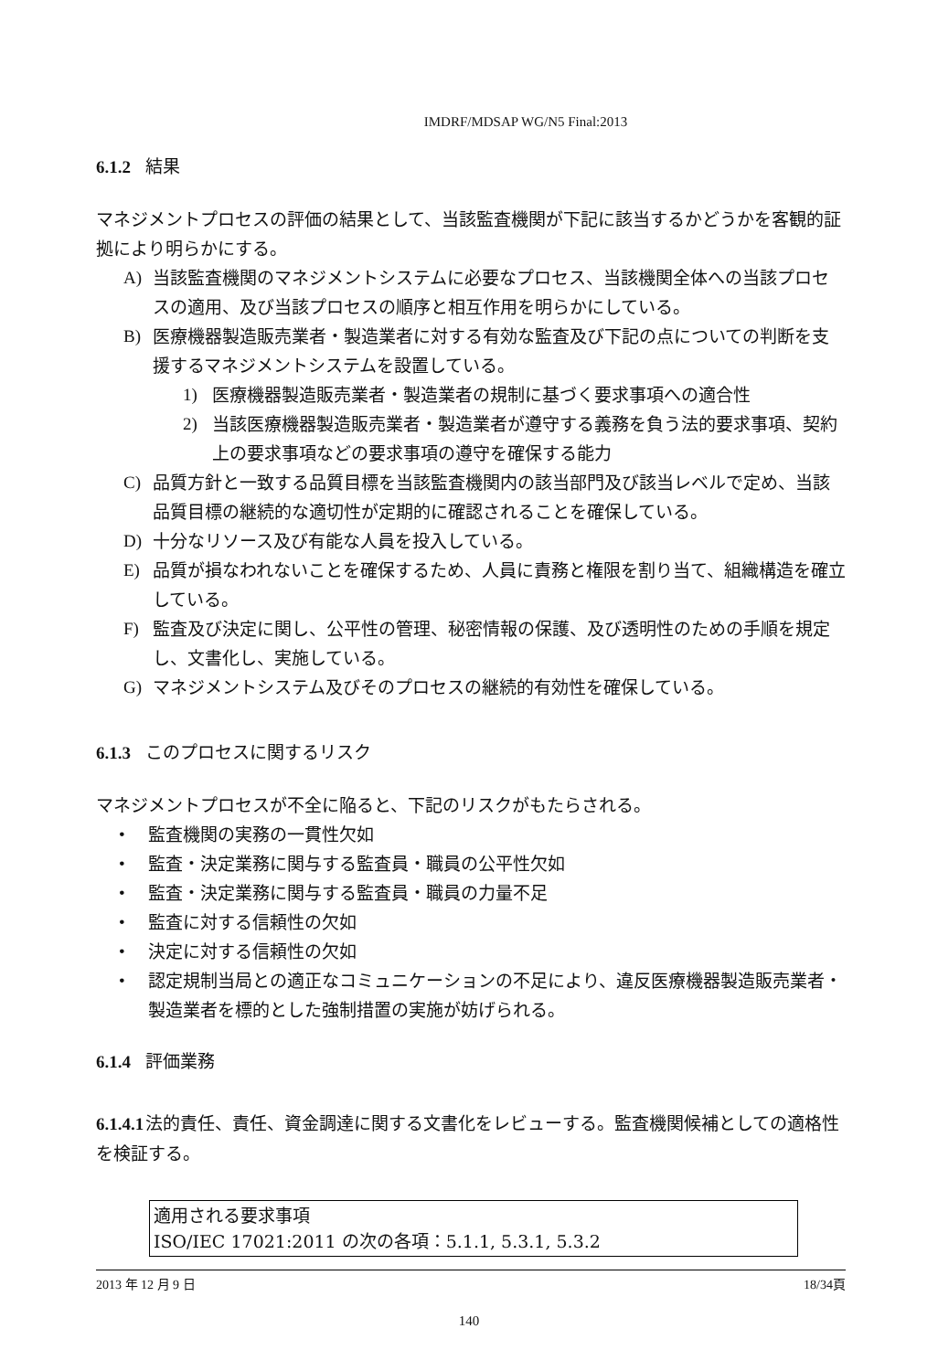IMDRF/MDSAP WG/N5 Final:2013
6.1.2 結果
マネジメントプロセスの評価の結果として、当該監査機関が下記に該当するかどうかを客観的証拠により明らかにする。
A) 当該監査機関のマネジメントシステムに必要なプロセス、当該機関全体への当該プロセスの適用、及び当該プロセスの順序と相互作用を明らかにしている。
B) 医療機器製造販売業者・製造業者に対する有効な監査及び下記の点についての判断を支援するマネジメントシステムを設置している。
1) 医療機器製造販売業者・製造業者の規制に基づく要求事項への適合性
2) 当該医療機器製造販売業者・製造業者が遵守する義務を負う法的要求事項、契約上の要求事項などの要求事項の遵守を確保する能力
C) 品質方針と一致する品質目標を当該監査機関内の該当部門及び該当レベルで定め、当該品質目標の継続的な適切性が定期的に確認されることを確保している。
D) 十分なリソース及び有能な人員を投入している。
E) 品質が損なわれないことを確保するため、人員に責務と権限を割り当て、組織構造を確立している。
F) 監査及び決定に関し、公平性の管理、秘密情報の保護、及び透明性のための手順を規定し、文書化し、実施している。
G) マネジメントシステム及びそのプロセスの継続的有効性を確保している。
6.1.3 このプロセスに関するリスク
マネジメントプロセスが不全に陥ると、下記のリスクがもたらされる。
• 監査機関の実務の一貫性欠如
• 監査・決定業務に関与する監査員・職員の公平性欠如
• 監査・決定業務に関与する監査員・職員の力量不足
• 監査に対する信頼性の欠如
• 決定に対する信頼性の欠如
• 認定規制当局との適正なコミュニケーションの不足により、違反医療機器製造販売業者・製造業者を標的とした強制措置の実施が妨げられる。
6.1.4 評価業務
6.1.4.1法的責任、責任、資金調達に関する文書化をレビューする。監査機関候補としての適格性を検証する。
適用される要求事項
ISO/IEC 17021:2011 の次の各項：5.1.1, 5.3.1, 5.3.2
2013 年 12 月 9 日 18/34頁
140